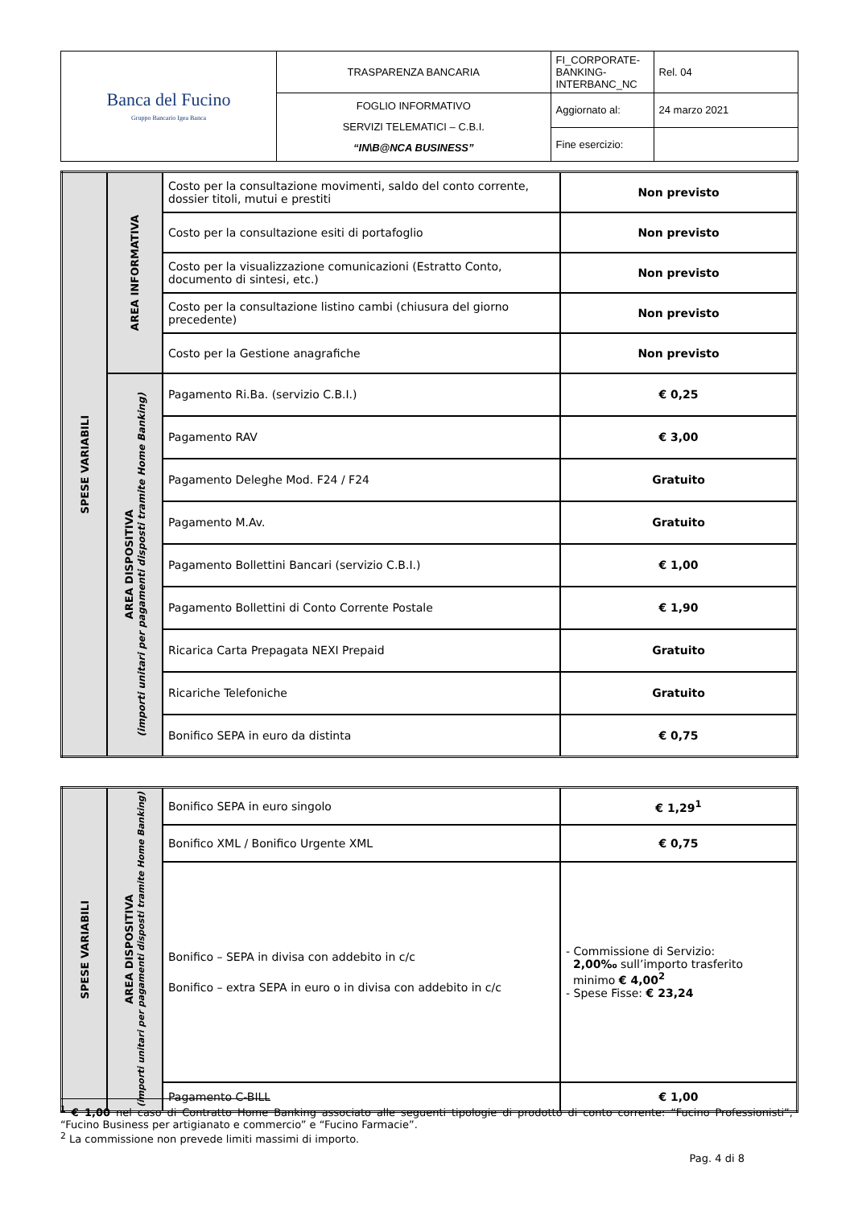| Banca del Fucino Gruppo Bancario Igea Banca | TRASPARENZA BANCARIA | FI_CORPORATE-BANKING-INTERBANC_NC | Rel. 04 |
| | FOGLIO INFORMATIVO SERVIZI TELEMATICI – C.B.I. “IN\B@NCA BUSINESS” | Aggiornato al: | 24 marzo 2021 |
| | | Fine esercizio: | |
| SPESE VARIABILI | AREA INFORMATIVA | Costo per la consultazione movimenti, saldo del conto corrente, dossier titoli, mutui e prestiti | Non previsto |
| | | Costo per la consultazione esiti di portafoglio | Non previsto |
| | | Costo per la visualizzazione comunicazioni (Estratto Conto, documento di sintesi, etc.) | Non previsto |
| | | Costo per la consultazione listino cambi (chiusura del giorno precedente) | Non previsto |
| | | Costo per la Gestione anagrafiche | Non previsto |
| | AREA DISPOSITIVA (importi unitari per pagamenti disposti tramite Home Banking) | Pagamento Ri.Ba. (servizio C.B.I.) | € 0,25 |
| | | Pagamento RAV | € 3,00 |
| | | Pagamento Deleghe Mod. F24 / F24 | Gratuito |
| | | Pagamento M.Av. | Gratuito |
| | | Pagamento Bollettini Bancari (servizio C.B.I.) | € 1,00 |
| | | Pagamento Bollettini di Conto Corrente Postale | € 1,90 |
| | | Ricarica Carta Prepagata NEXI Prepaid | Gratuito |
| | | Ricariche Telefoniche | Gratuito |
| | | Bonifico SEPA in euro da distinta | € 0,75 |
| SPESE VARIABILI | AREA DISPOSITIVA (importi unitari per pagamenti disposti tramite Home Banking) | Bonifico SEPA in euro singolo | € 1,29<sup>1</sup> |
| | | Bonifico XML / Bonifico Urgente XML | € 0,75 |
| | | Bonifico – SEPA in divisa con addebito in c/c Bonifico – extra SEPA in euro o in divisa con addebito in c/c | - Commissione di Servizio: 2,00‰ sull’importo trasferito minimo € 4,00<sup>2</sup> - Spese Fisse: € 23,24 |
| | | Pagamento C-BILL | € 1,00 |
<sup>1</sup> € 1,00 nel caso di Contratto Home Banking associato alle seguenti tipologie di prodotto di conto corrente: “Fucino Professionisti”, “Fucino Business per artigianato e commercio” e “Fucino Farmacie”.
<sup>2</sup> La commissione non prevede limiti massimi di importo.
Pag. 4 di 8